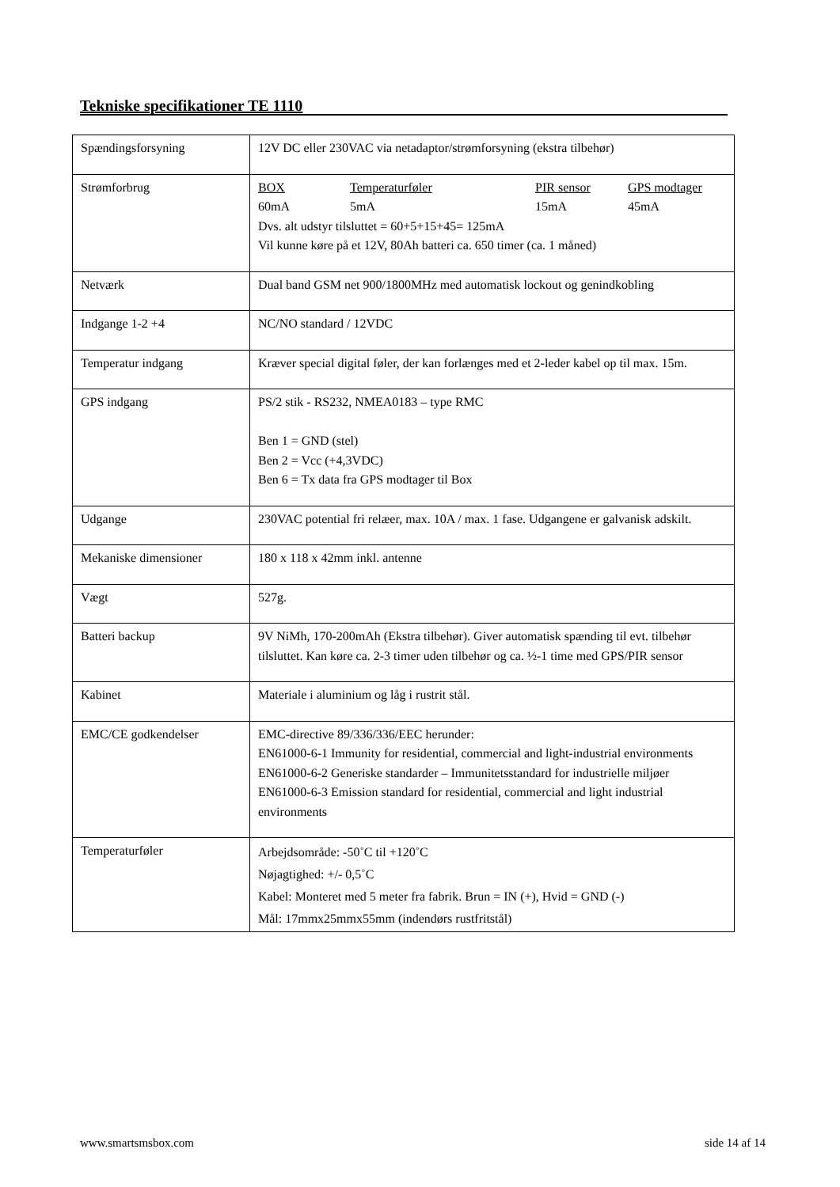Tekniske specifikationer TE 1110
| Spændingsforsyning | 12V DC eller 230VAC via netadaptor/strømforsyning (ekstra tilbehør) |
| Strømforbrug | BOX Temperaturføler PIR sensor GPS modtager 60mA 5mA 15mA 45mA Dvs. alt udstyr tilsluttet = 60+5+15+45= 125mA Vil kunne køre på et 12V, 80Ah batteri ca. 650 timer (ca. 1 måned) |
| Netværk | Dual band GSM net 900/1800MHz med automatisk lockout og genindkobling |
| Indgange 1-2 +4 | NC/NO standard / 12VDC |
| Temperatur indgang | Kræver special digital føler, der kan forlænges med et 2-leder kabel op til max. 15m. |
| GPS indgang | PS/2 stik - RS232, NMEA0183 – type RMC Ben 1 = GND (stel) Ben 2 = Vcc (+4,3VDC) Ben 6 = Tx data fra GPS modtager til Box |
| Udgange | 230VAC potential fri relæer, max. 10A / max. 1 fase. Udgangene er galvanisk adskilt. |
| Mekaniske dimensioner | 180 x 118 x 42mm inkl. antenne |
| Vægt | 527g. |
| Batteri backup | 9V NiMh, 170-200mAh (Ekstra tilbehør). Giver automatisk spænding til evt. tilbehør tilsluttet. Kan køre ca. 2-3 timer uden tilbehør og ca. ½-1 time med GPS/PIR sensor |
| Kabinet | Materiale i aluminium og låg i rustrit stål. |
| EMC/CE godkendelser | EMC-directive 89/336/336/EEC herunder: EN61000-6-1 Immunity for residential, commercial and light-industrial environments EN61000-6-2 Generiske standarder – Immunitetsstandard for industrielle miljøer EN61000-6-3 Emission standard for residential, commercial and light industrial environments |
| Temperaturføler | Arbejdsområde: -50˚C til +120˚C Nøjagtighed: +/- 0,5˚C Kabel: Monteret med 5 meter fra fabrik. Brun = IN (+), Hvid = GND (-) Mål: 17mmx25mmx55mm (indendørs rustfritstål) |
www.smartsmsbox.com side 14 af 14